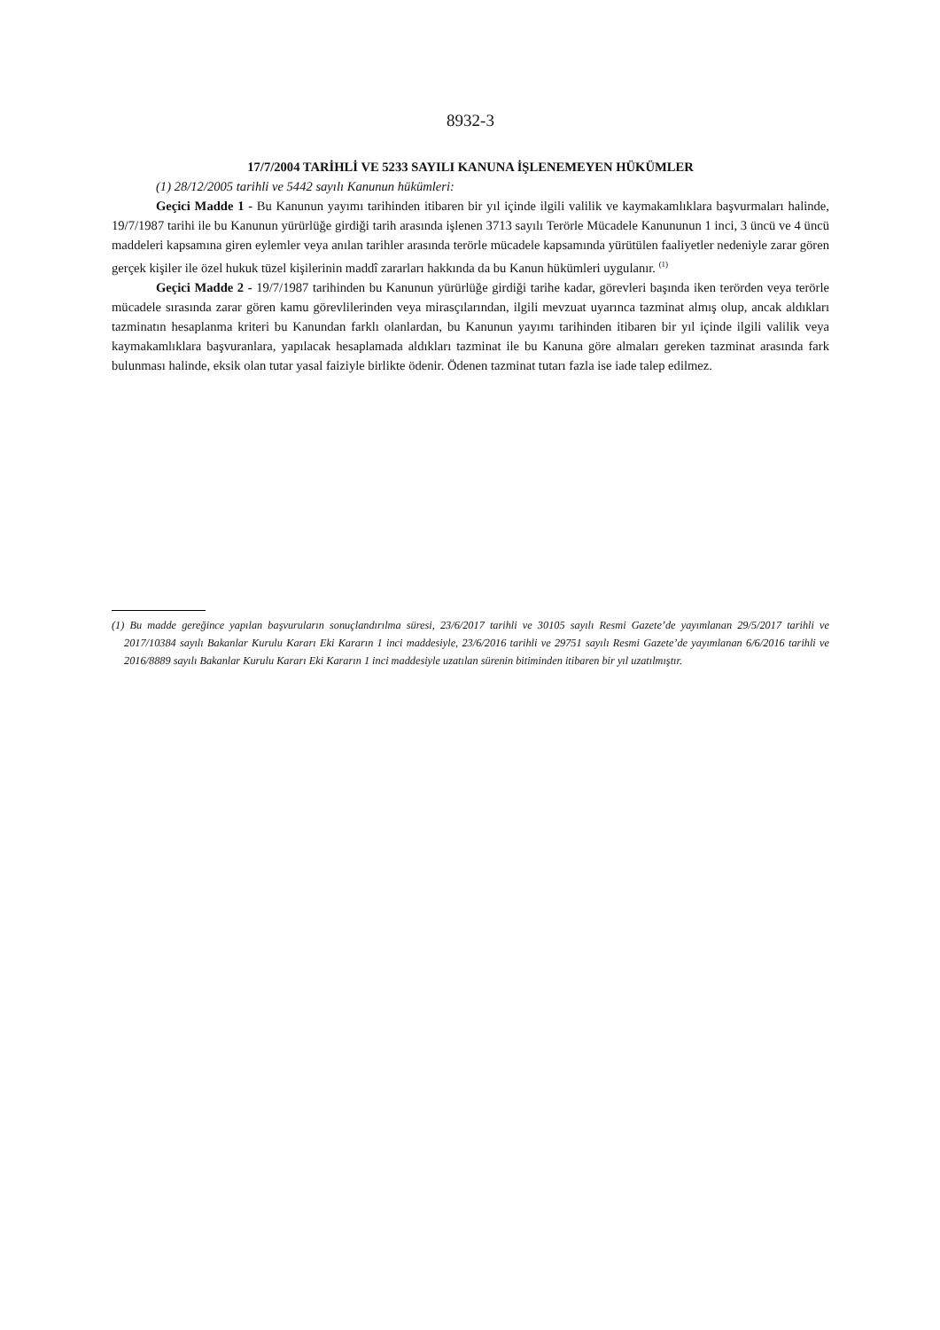8932-3
17/7/2004 TARİHLİ VE 5233 SAYILI KANUNA İŞLENEMEYEN HÜKÜMLER
(1) 28/12/2005 tarihli ve 5442 sayılı Kanunun hükümleri:
Geçici Madde 1 - Bu Kanunun yayımı tarihinden itibaren bir yıl içinde ilgili valilik ve kaymakamlıklara başvurmaları halinde, 19/7/1987 tarihi ile bu Kanunun yürürlüğe girdiği tarih arasında işlenen 3713 sayılı Terörle Mücadele Kanununun 1 inci, 3 üncü ve 4 üncü maddeleri kapsamına giren eylemler veya anılan tarihler arasında terörle mücadele kapsamında yürütülen faaliyetler nedeniyle zarar gören gerçek kişiler ile özel hukuk tüzel kişilerinin maddî zararları hakkında da bu Kanun hükümleri uygulanır. <sup>(1)</sup>
Geçici Madde 2 - 19/7/1987 tarihinden bu Kanunun yürürlüğe girdiği tarihe kadar, görevleri başında iken terörden veya terörle mücadele sırasında zarar gören kamu görevlilerinden veya mirasçılarından, ilgili mevzuat uyarınca tazminat almış olup, ancak aldıkları tazminatın hesaplanma kriteri bu Kanundan farklı olanlardan, bu Kanunun yayımı tarihinden itibaren bir yıl içinde ilgili valilik veya kaymakamlıklara başvuranlara, yapılacak hesaplamada aldıkları tazminat ile bu Kanuna göre almaları gereken tazminat arasında fark bulunması halinde, eksik olan tutar yasal faiziyle birlikte ödenir. Ödenen tazminat tutarı fazla ise iade talep edilmez.
(1) Bu madde gereğince yapılan başvuruların sonuçlandırılma süresi, 23/6/2017 tarihli ve 30105 sayılı Resmi Gazete’de yayımlanan 29/5/2017 tarihli ve 2017/10384 sayılı Bakanlar Kurulu Kararı Eki Kararın 1 inci maddesiyle, 23/6/2016 tarihli ve 29751 sayılı Resmi Gazete’de yayımlanan 6/6/2016 tarihli ve 2016/8889 sayılı Bakanlar Kurulu Kararı Eki Kararın 1 inci maddesiyle uzatılan sürenin bitiminden itibaren bir yıl uzatılmıştır.